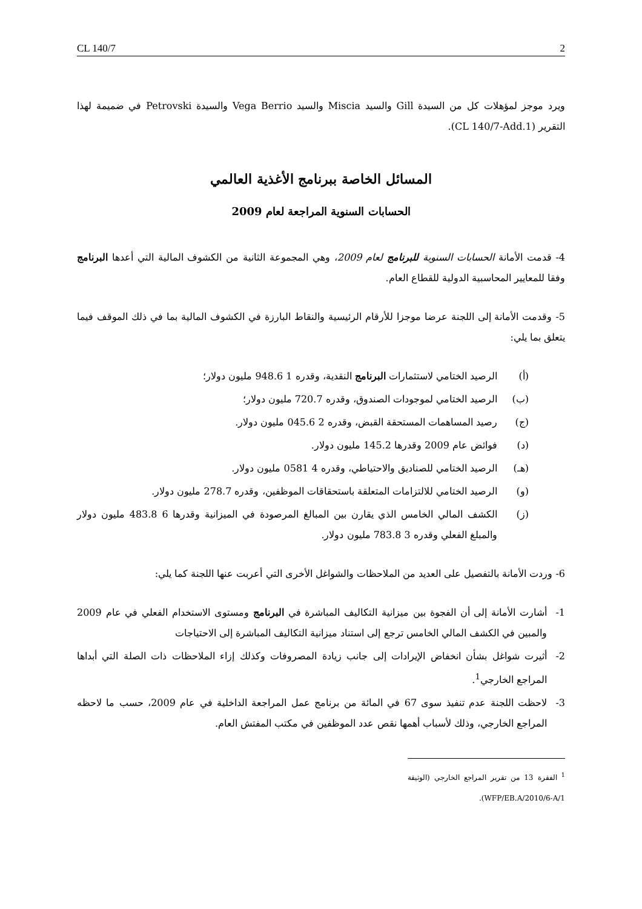CL 140/7 2
ويرد موجز لمؤهلات كل من السيدة Gill والسيد Miscia والسيد Vega Berrio والسيدة Petrovski في ضميمة لهذا التقرير (CL 140/7-Add.1).
المسائل الخاصة ببرنامج الأغذية العالمي
الحسابات السنوية المراجعة لعام 2009
4- قدمت الأمانة الحسابات السنوية للبرنامج لعام 2009، وهي المجموعة الثانية من الكشوف المالية التي أعدها البرنامج وفقا للمعايير المحاسبية الدولية للقطاع العام.
5- وقدمت الأمانة إلى اللجنة عرضا موجزا للأرقام الرئيسية والنقاط البارزة في الكشوف المالية بما في ذلك الموقف فيما يتعلق بما يلي:
(أ) الرصيد الختامي لاستثمارات البرنامج النقدية، وقدره 1 948.6 مليون دولار؛
(ب) الرصيد الختامي لموجودات الصندوق، وقدره 720.7 مليون دولار؛
(ج) رصيد المساهمات المستحقة القبض، وقدره 2 045.6 مليون دولار.
(د) فوائض عام 2009 وقدرها 145.2 مليون دولار.
(هـ) الرصيد الختامي للصناديق والاحتياطي، وقدره 4 0581 مليون دولار.
(و) الرصيد الختامي للالتزامات المتعلقة باستحقاقات الموظفين، وقدره 278.7 مليون دولار.
(ز) الكشف المالي الخامس الذي يقارن بين المبالغ المرصودة في الميزانية وقدرها 6 483.8 مليون دولار والمبلغ الفعلي وقدره 3 783.8 مليون دولار.
6- وردت الأمانة بالتفصيل على العديد من الملاحظات والشواغل الأخرى التي أعربت عنها اللجنة كما يلي:
1- أشارت الأمانة إلى أن الفجوة بين ميزانية التكاليف المباشرة في البرنامج ومستوى الاستخدام الفعلي في عام 2009 والمبين في الكشف المالي الخامس ترجع إلى استناد ميزانية التكاليف المباشرة إلى الاحتياجات
2- أثيرت شواغل بشأن انخفاض الإيرادات إلى جانب زيادة المصروفات وكذلك إزاء الملاحظات ذات الصلة التي أبداها المراجع الخارجي<sup>1</sup>.
3- لاحظت اللجنة عدم تنفيذ سوى 67 في المائة من برنامج عمل المراجعة الداخلية في عام 2009، حسب ما لاحظه المراجع الخارجي، وذلك لأسباب أهمها نقص عدد الموظفين في مكتب المفتش العام.
<sup>1</sup> الفقرة 13 من تقرير المراجع الخارجي (الوثيقة WFP/EB.A/2010/6-A/1).